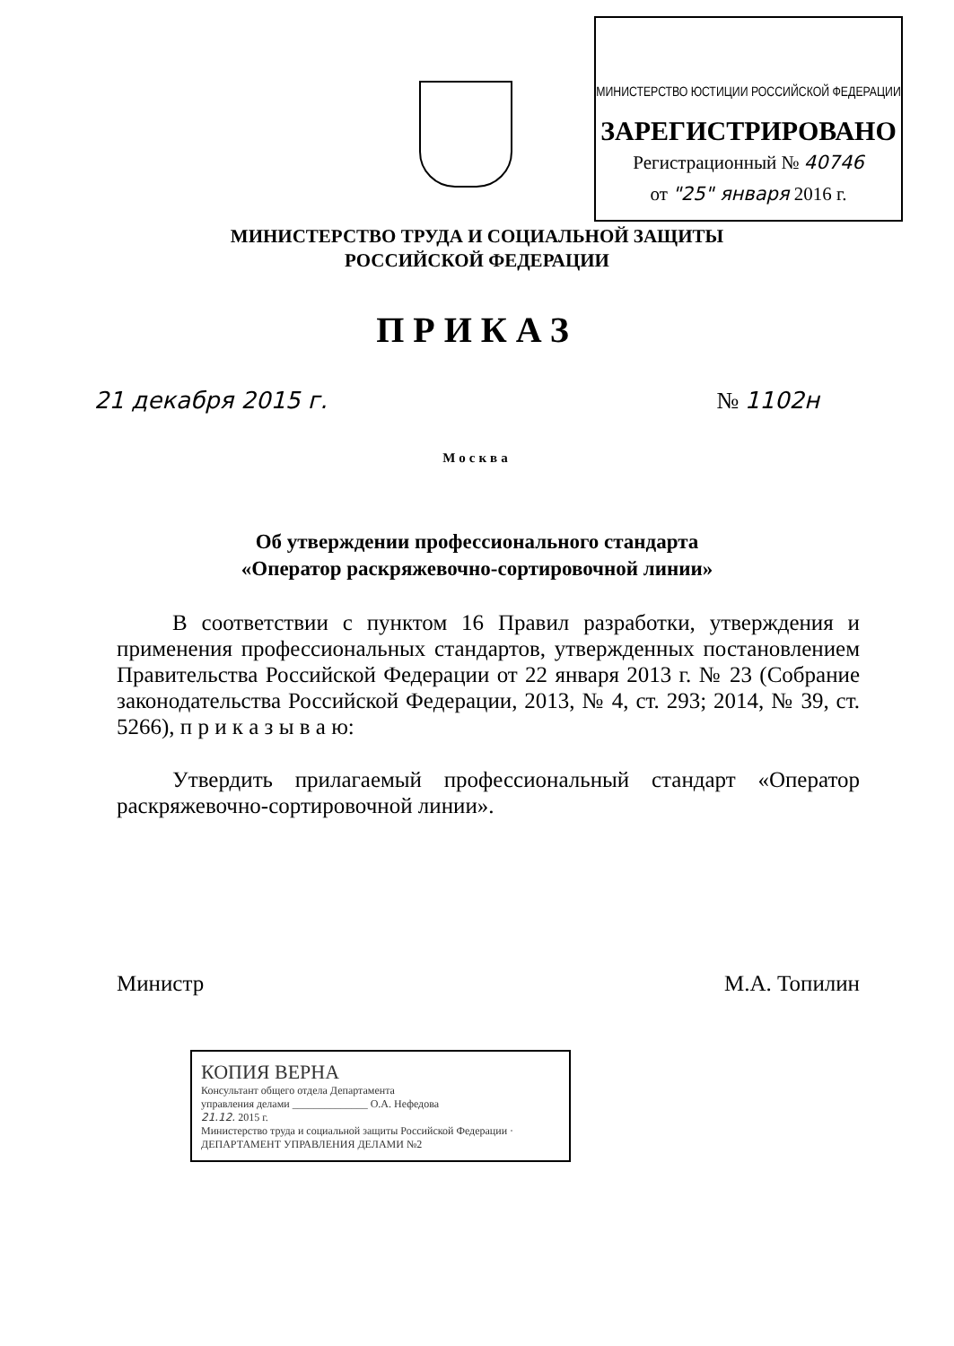МИНИСТЕРСТВО ЮСТИЦИИ РОССИЙСКОЙ ФЕДЕРАЦИИ
ЗАРЕГИСТРИРОВАНО
Регистрационный № 40746
от "25" января 2016 г.
МИНИСТЕРСТВО ТРУДА И СОЦИАЛЬНОЙ ЗАЩИТЫ
РОССИЙСКОЙ ФЕДЕРАЦИИ
ПРИКАЗ
21 декабря 2015 г. № 1102н
Москва
Об утверждении профессионального стандарта
«Оператор раскряжевочно-сортировочной линии»
В соответствии с пунктом 16 Правил разработки, утверждения и применения профессиональных стандартов, утвержденных постановлением Правительства Российской Федерации от 22 января 2013 г. № 23 (Собрание законодательства Российской Федерации, 2013, № 4, ст. 293; 2014, № 39, ст. 5266), п р и к а з ы в а ю:
Утвердить прилагаемый профессиональный стандарт «Оператор раскряжевочно-сортировочной линии».
Министр М.А. Топилин
КОПИЯ ВЕРНА
Консультант общего отдела Департамента
управления делами ______________ О.А. Нефедова
21.12. 2015 г.
Министерство труда и социальной защиты Российской Федерации · ДЕПАРТАМЕНТ УПРАВЛЕНИЯ ДЕЛАМИ №2